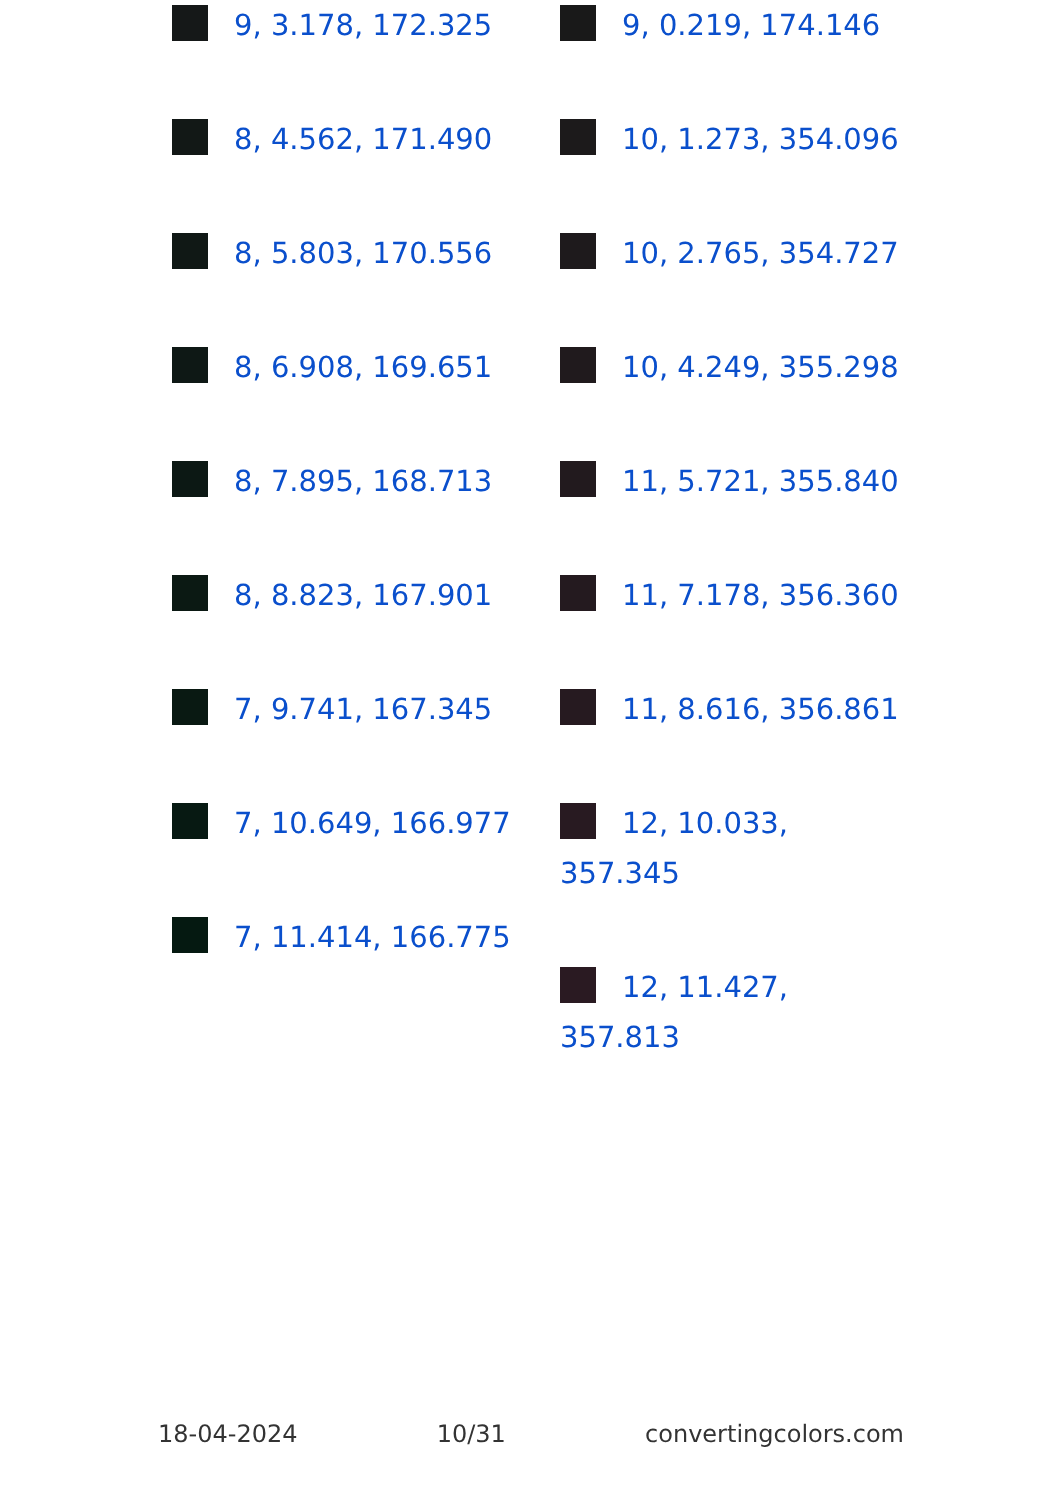9, 3.178, 172.325
8, 4.562, 171.490
8, 5.803, 170.556
8, 6.908, 169.651
8, 7.895, 168.713
8, 8.823, 167.901
7, 9.741, 167.345
7, 10.649, 166.977
7, 11.414, 166.775
9, 0.219, 174.146
10, 1.273, 354.096
10, 2.765, 354.727
10, 4.249, 355.298
11, 5.721, 355.840
11, 7.178, 356.360
11, 8.616, 356.861
12, 10.033,
357.345
12, 11.427,
357.813
18-04-2024 10/31 convertingcolors.com